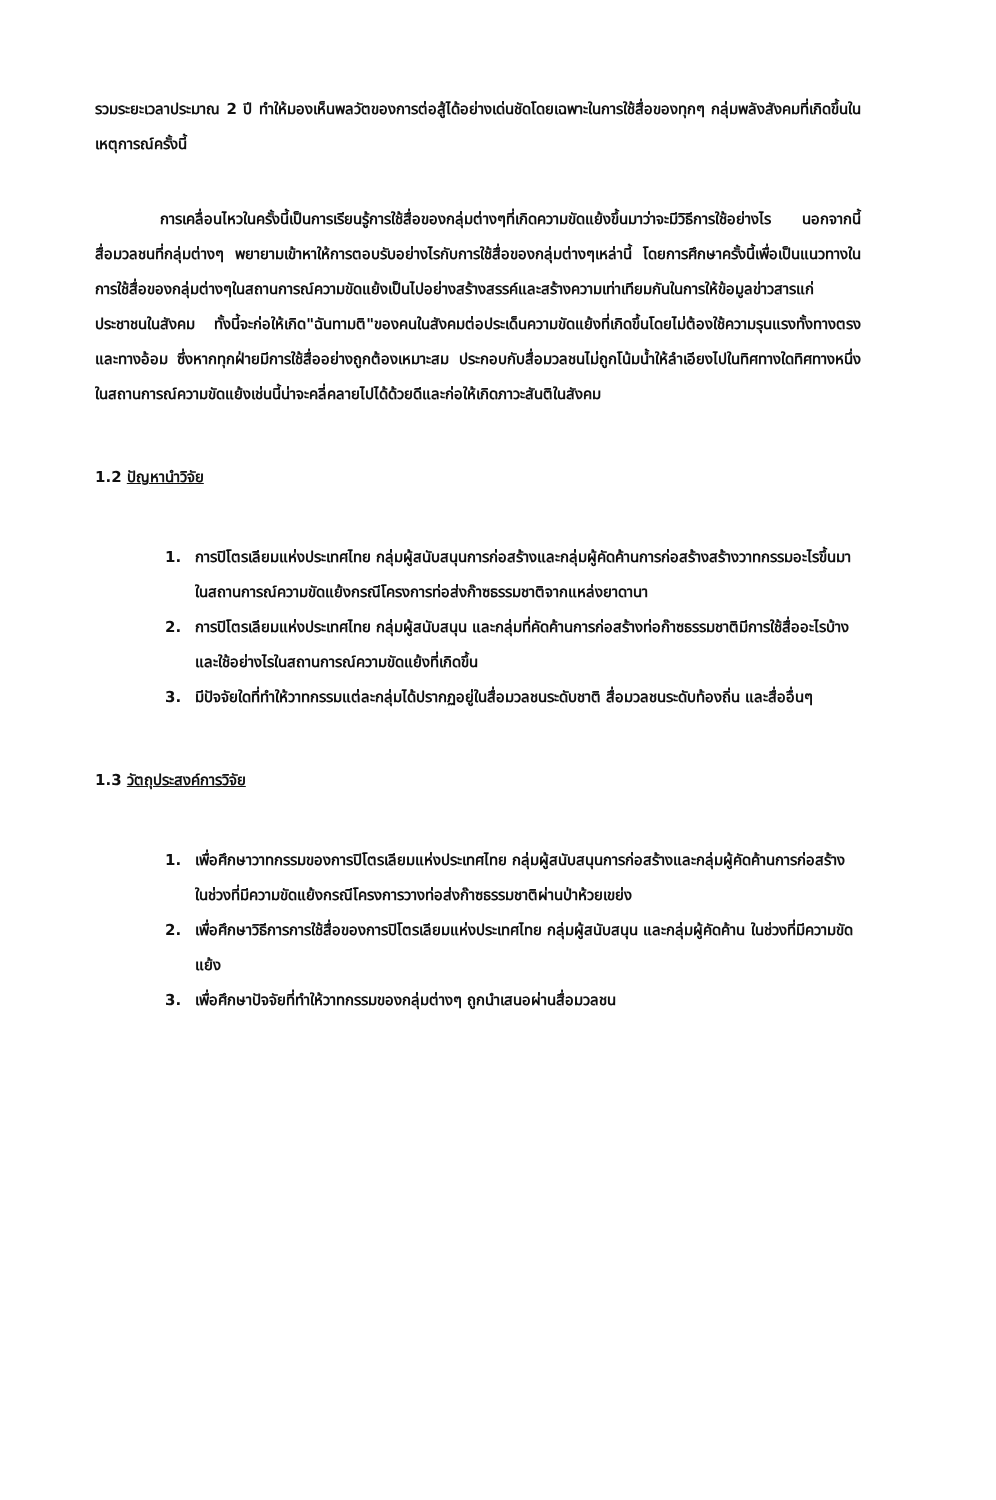รวมระยะเวลาประมาณ 2 ปี ทำให้มองเห็นพลวัตของการต่อสู้ได้อย่างเด่นชัดโดยเฉพาะในการใช้สื่อของทุกๆ กลุ่มพลังสังคมที่เกิดขึ้นในเหตุการณ์ครั้งนี้
การเคลื่อนไหวในครั้งนี้เป็นการเรียนรู้การใช้สื่อของกลุ่มต่างๆที่เกิดความขัดแย้งขึ้นมาว่าจะมีวิธีการใช้อย่างไร นอกจากนี้สื่อมวลชนที่กลุ่มต่างๆ พยายามเข้าหาให้การตอบรับอย่างไรกับการใช้สื่อของกลุ่มต่างๆเหล่านี้ โดยการศึกษาครั้งนี้เพื่อเป็นแนวทางในการใช้สื่อของกลุ่มต่างๆในสถานการณ์ความขัดแย้งเป็นไปอย่างสร้างสรรค์และสร้างความเท่าเทียมกันในการให้ข้อมูลข่าวสารแก่ประชาชนในสังคม ทั้งนี้จะก่อให้เกิด"ฉันทามติ"ของคนในสังคมต่อประเด็นความขัดแย้งที่เกิดขึ้นโดยไม่ต้องใช้ความรุนแรงทั้งทางตรงและทางอ้อม ซึ่งหากทุกฝ่ายมีการใช้สื่ออย่างถูกต้องเหมาะสม ประกอบกับสื่อมวลชนไม่ถูกโน้มน้ำให้ลำเอียงไปในทิศทางใดทิศทางหนึ่งในสถานการณ์ความขัดแย้งเช่นนี้น่าจะคลี่คลายไปได้ด้วยดีและก่อให้เกิดภาวะสันติในสังคม
1.2 ปัญหานำวิจัย
1. การปิโตรเลียมแห่งประเทศไทย กลุ่มผู้สนับสนุนการก่อสร้างและกลุ่มผู้คัดค้านการก่อสร้างสร้างวาทกรรมอะไรขึ้นมาในสถานการณ์ความขัดแย้งกรณีโครงการท่อส่งก๊าซธรรมชาติจากแหล่งยาดานา
2. การปิโตรเลียมแห่งประเทศไทย กลุ่มผู้สนับสนุน และกลุ่มที่คัดค้านการก่อสร้างท่อก๊าซธรรมชาติมีการใช้สื่ออะไรบ้าง และใช้อย่างไรในสถานการณ์ความขัดแย้งที่เกิดขึ้น
3. มีปัจจัยใดที่ทำให้วาทกรรมแต่ละกลุ่มได้ปรากฏอยู่ในสื่อมวลชนระดับชาติ สื่อมวลชนระดับท้องถิ่น และสื่ออื่นๆ
1.3 วัตถุประสงค์การวิจัย
1. เพื่อศึกษาวาทกรรมของการปิโตรเลียมแห่งประเทศไทย กลุ่มผู้สนับสนุนการก่อสร้างและกลุ่มผู้คัดค้านการก่อสร้าง ในช่วงที่มีความขัดแย้งกรณีโครงการวางท่อส่งก๊าซธรรมชาติผ่านป่าห้วยเขย่ง
2. เพื่อศึกษาวิธีการการใช้สื่อของการปิโตรเลียมแห่งประเทศไทย กลุ่มผู้สนับสนุน และกลุ่มผู้คัดค้าน ในช่วงที่มีความขัดแย้ง
3. เพื่อศึกษาปัจจัยที่ทำให้วาทกรรมของกลุ่มต่างๆ ถูกนำเสนอผ่านสื่อมวลชน